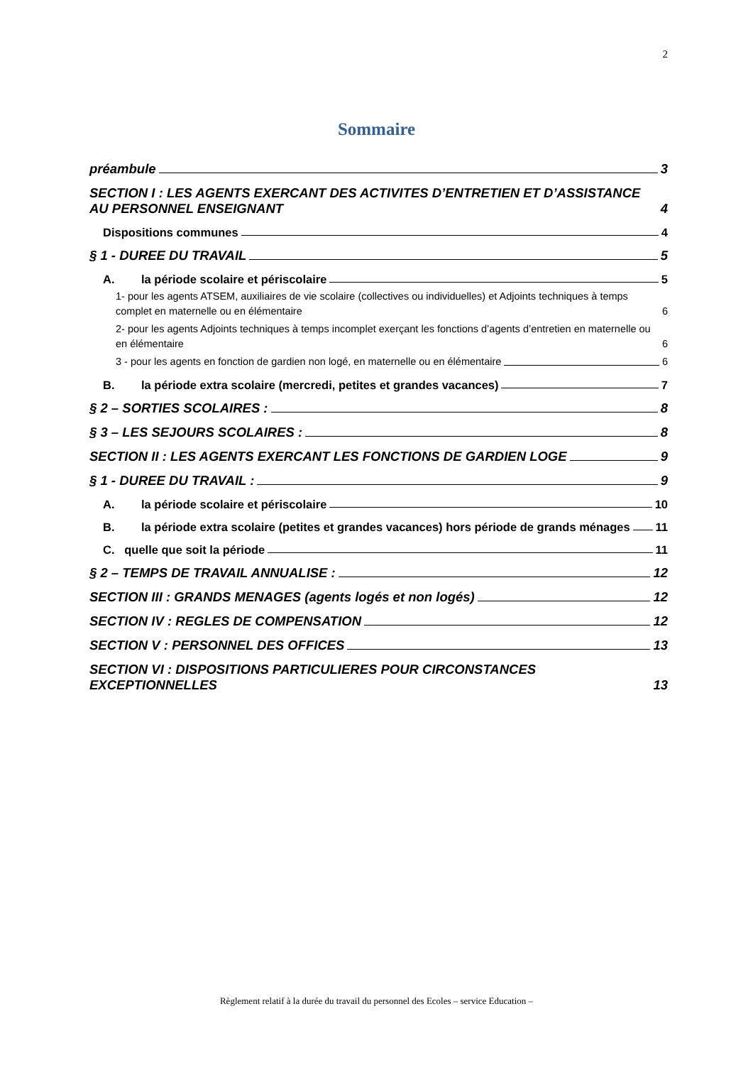2
Sommaire
préambule 3
SECTION I : LES AGENTS EXERCANT DES ACTIVITES D’ENTRETIEN ET D’ASSISTANCE AU PERSONNEL ENSEIGNANT 4
Dispositions communes 4
§ 1 - DUREE DU TRAVAIL 5
A. la période scolaire et périscolaire 5
1- pour les agents ATSEM, auxiliaires de vie scolaire (collectives ou individuelles) et Adjoints techniques à temps complet en maternelle ou en élémentaire 6
2- pour les agents Adjoints techniques à temps incomplet exerçant les fonctions d’agents d’entretien en maternelle ou en élémentaire 6
3 - pour les agents en fonction de gardien non logé, en maternelle ou en élémentaire 6
B. la période extra scolaire (mercredi, petites et grandes vacances) 7
§ 2 – SORTIES SCOLAIRES : 8
§ 3 – LES SEJOURS SCOLAIRES : 8
SECTION II : LES AGENTS EXERCANT LES FONCTIONS DE GARDIEN LOGE 9
§ 1 - DUREE DU TRAVAIL : 9
A. la période scolaire et périscolaire 10
B. la période extra scolaire (petites et grandes vacances) hors période de grands ménages 11
C. quelle que soit la période 11
§ 2 – TEMPS DE TRAVAIL ANNUALISE : 12
SECTION III : GRANDS MENAGES (agents logés et non logés) 12
SECTION IV : REGLES DE COMPENSATION 12
SECTION V : PERSONNEL DES OFFICES 13
SECTION VI : DISPOSITIONS PARTICULIERES POUR CIRCONSTANCES EXCEPTIONNELLES 13
Règlement relatif à la durée du travail du personnel des Ecoles – service Education –